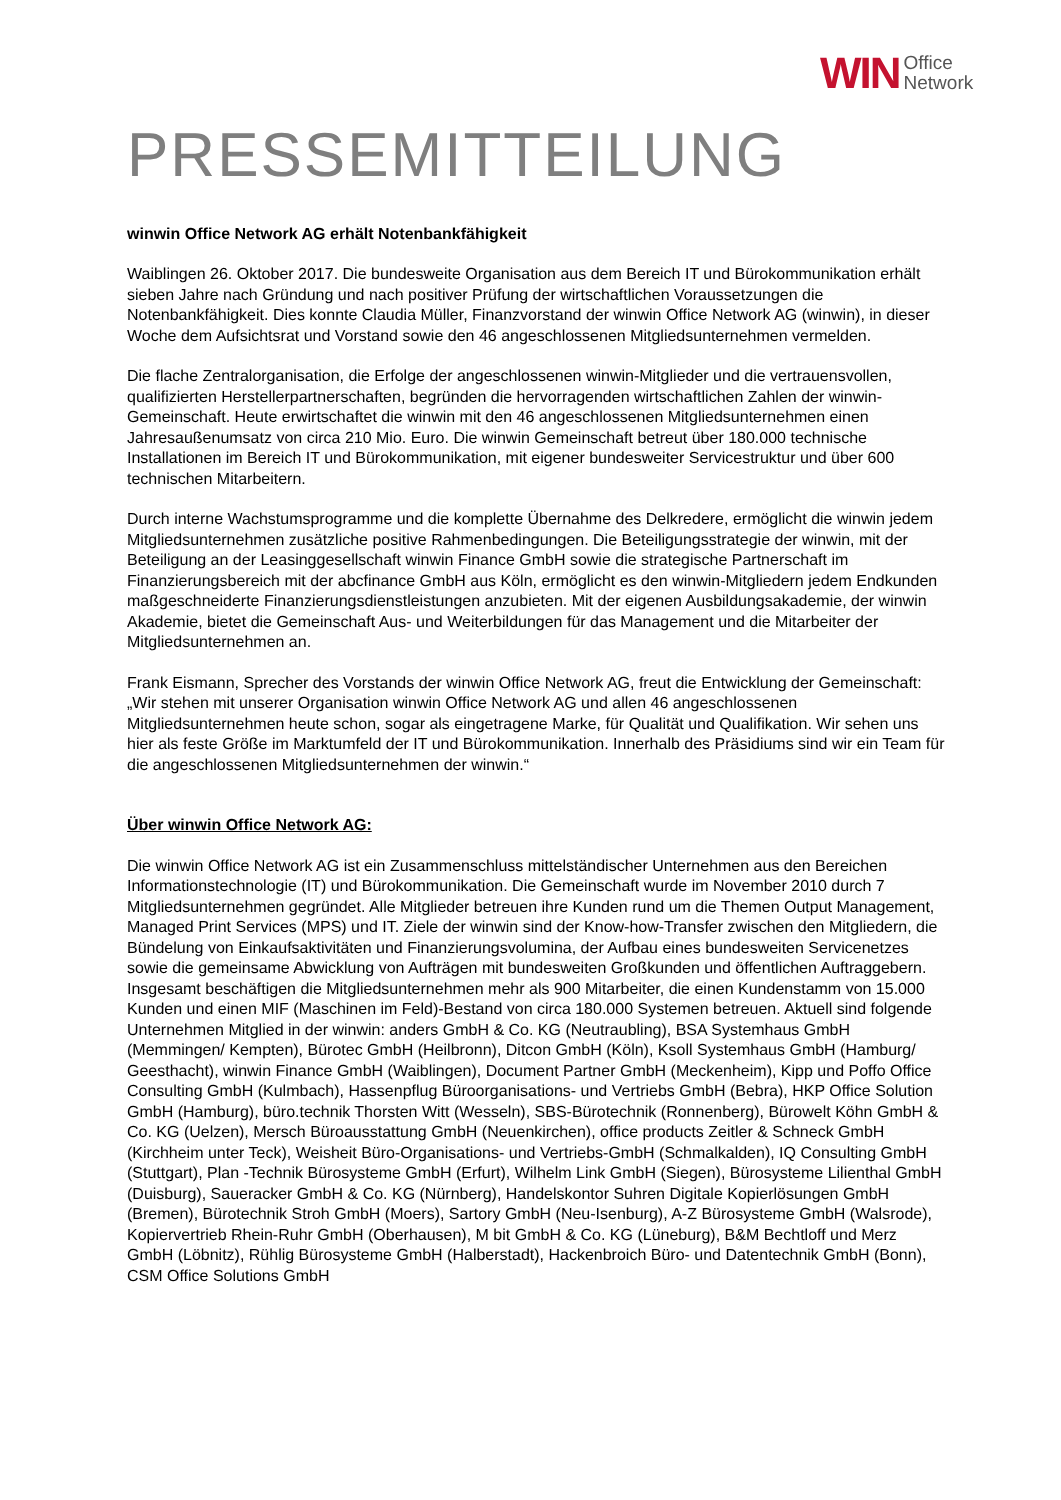WIN Office
Network
PRESSEMITTEILUNG
winwin Office Network AG erhält Notenbankfähigkeit
Waiblingen 26. Oktober 2017. Die bundesweite Organisation aus dem Bereich IT und Bürokommunikation erhält sieben Jahre nach Gründung und nach positiver Prüfung der wirtschaftlichen Voraussetzungen die Notenbankfähigkeit. Dies konnte Claudia Müller, Finanzvorstand der winwin Office Network AG (winwin), in dieser Woche dem Aufsichtsrat und Vorstand sowie den 46 angeschlossenen Mitgliedsunternehmen vermelden.
Die flache Zentralorganisation, die Erfolge der angeschlossenen winwin-Mitglieder und die vertrauensvollen, qualifizierten Herstellerpartnerschaften, begründen die hervorragenden wirtschaftlichen Zahlen der winwin-Gemeinschaft. Heute erwirtschaftet die winwin mit den 46 angeschlossenen Mitgliedsunternehmen einen Jahresaußenumsatz von circa 210 Mio. Euro. Die winwin Gemeinschaft betreut über 180.000 technische Installationen im Bereich IT und Bürokommunikation, mit eigener bundesweiter Servicestruktur und über 600 technischen Mitarbeitern.
Durch interne Wachstumsprogramme und die komplette Übernahme des Delkredere, ermöglicht die winwin jedem Mitgliedsunternehmen zusätzliche positive Rahmenbedingungen. Die Beteiligungsstrategie der winwin, mit der Beteiligung an der Leasinggesellschaft winwin Finance GmbH sowie die strategische Partnerschaft im Finanzierungsbereich mit der abcfinance GmbH aus Köln, ermöglicht es den winwin-Mitgliedern jedem Endkunden maßgeschneiderte Finanzierungsdienstleistungen anzubieten. Mit der eigenen Ausbildungsakademie, der winwin Akademie, bietet die Gemeinschaft Aus- und Weiterbildungen für das Management und die Mitarbeiter der Mitgliedsunternehmen an.
Frank Eismann, Sprecher des Vorstands der winwin Office Network AG, freut die Entwicklung der Gemeinschaft: „Wir stehen mit unserer Organisation winwin Office Network AG und allen 46 angeschlossenen Mitgliedsunternehmen heute schon, sogar als eingetragene Marke, für Qualität und Qualifikation. Wir sehen uns hier als feste Größe im Marktumfeld der IT und Bürokommunikation. Innerhalb des Präsidiums sind wir ein Team für die angeschlossenen Mitgliedsunternehmen der winwin.“
Über winwin Office Network AG:
Die winwin Office Network AG ist ein Zusammenschluss mittelständischer Unternehmen aus den Bereichen Informationstechnologie (IT) und Bürokommunikation. Die Gemeinschaft wurde im November 2010 durch 7 Mitgliedsunternehmen gegründet. Alle Mitglieder betreuen ihre Kunden rund um die Themen Output Management, Managed Print Services (MPS) und IT. Ziele der winwin sind der Know-how-Transfer zwischen den Mitgliedern, die Bündelung von Einkaufsaktivitäten und Finanzierungsvolumina, der Aufbau eines bundesweiten Servicenetzes sowie die gemeinsame Abwicklung von Aufträgen mit bundesweiten Großkunden und öffentlichen Auftraggebern. Insgesamt beschäftigen die Mitgliedsunternehmen mehr als 900 Mitarbeiter, die einen Kundenstamm von 15.000 Kunden und einen MIF (Maschinen im Feld)-Bestand von circa 180.000 Systemen betreuen. Aktuell sind folgende Unternehmen Mitglied in der winwin: anders GmbH & Co. KG (Neutraubling), BSA Systemhaus GmbH (Memmingen/ Kempten), Bürotec GmbH (Heilbronn), Ditcon GmbH (Köln), Ksoll Systemhaus GmbH (Hamburg/ Geesthacht), winwin Finance GmbH (Waiblingen), Document Partner GmbH (Meckenheim), Kipp und Poffo Office Consulting GmbH (Kulmbach), Hassenpflug Büroorganisations- und Vertriebs GmbH (Bebra), HKP Office Solution GmbH (Hamburg), büro.technik Thorsten Witt (Wesseln), SBS-Bürotechnik (Ronnenberg), Bürowelt Köhn GmbH & Co. KG (Uelzen), Mersch Büroausstattung GmbH (Neuenkirchen), office products Zeitler & Schneck GmbH (Kirchheim unter Teck), Weisheit Büro-Organisations- und Vertriebs-GmbH (Schmalkalden), IQ Consulting GmbH (Stuttgart), Plan -Technik Bürosysteme GmbH (Erfurt), Wilhelm Link GmbH (Siegen), Bürosysteme Lilienthal GmbH (Duisburg), Saueracker GmbH & Co. KG (Nürnberg), Handelskontor Suhren Digitale Kopierlösungen GmbH (Bremen), Bürotechnik Stroh GmbH (Moers), Sartory GmbH (Neu-Isenburg), A-Z Bürosysteme GmbH (Walsrode), Kopiervertrieb Rhein-Ruhr GmbH (Oberhausen), M bit GmbH & Co. KG (Lüneburg), B&M Bechtloff und Merz GmbH (Löbnitz), Rühlig Bürosysteme GmbH (Halberstadt), Hackenbroich Büro- und Datentechnik GmbH (Bonn), CSM Office Solutions GmbH